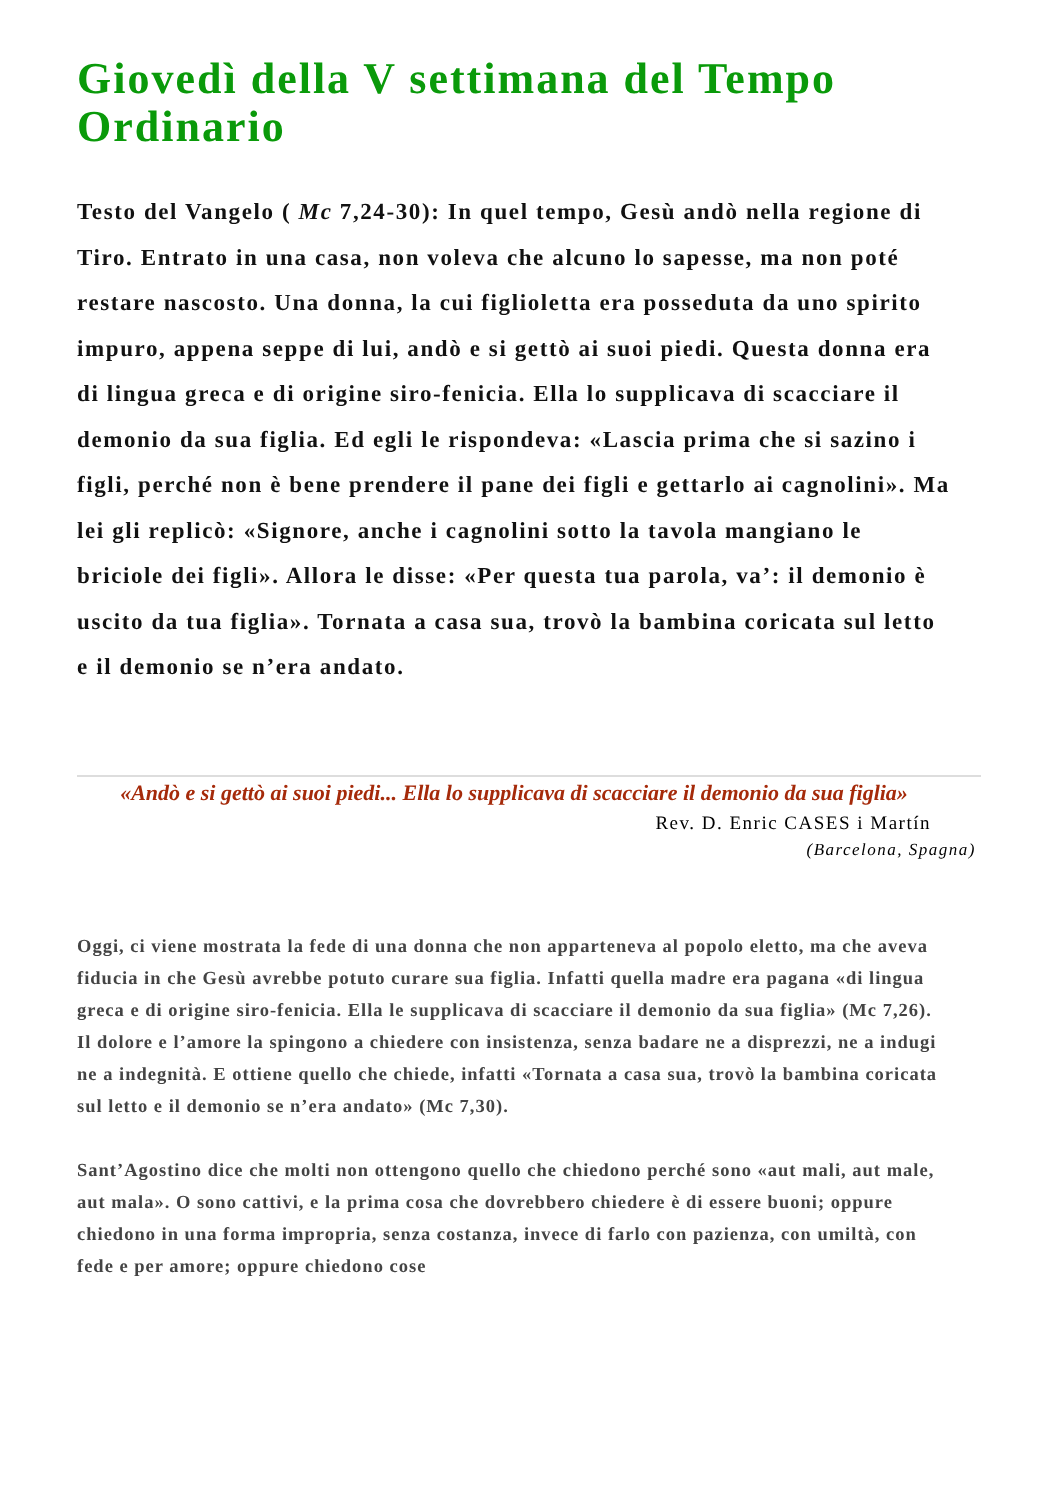Giovedì della V settimana del Tempo Ordinario
Testo del Vangelo ( Mc 7,24-30): In quel tempo, Gesù andò nella regione di Tiro. Entrato in una casa, non voleva che alcuno lo sapesse, ma non poté restare nascosto. Una donna, la cui figlioletta era posseduta da uno spirito impuro, appena seppe di lui, andò e si gettò ai suoi piedi. Questa donna era di lingua greca e di origine siro-fenicia. Ella lo supplicava di scacciare il demonio da sua figlia. Ed egli le rispondeva: «Lascia prima che si sazino i figli, perché non è bene prendere il pane dei figli e gettarlo ai cagnolini». Ma lei gli replicò: «Signore, anche i cagnolini sotto la tavola mangiano le briciole dei figli». Allora le disse: «Per questa tua parola, va’: il demonio è uscito da tua figlia». Tornata a casa sua, trovò la bambina coricata sul letto e il demonio se n’era andato.
«Andò e si gettò ai suoi piedi... Ella lo supplicava di scacciare il demonio da sua figlia»
Rev. D. Enric CASES i Martín
(Barcelona, Spagna)
Oggi, ci viene mostrata la fede di una donna che non apparteneva al popolo eletto, ma che aveva fiducia in che Gesù avrebbe potuto curare sua figlia. Infatti quella madre era pagana «di lingua greca e di origine siro-fenicia. Ella le supplicava di scacciare il demonio da sua figlia» (Mc 7,26). Il dolore e l’amore la spingono a chiedere con insistenza, senza badare ne a disprezzi, ne a indugi ne a indegnità. E ottiene quello che chiede, infatti «Tornata a casa sua, trovò la bambina coricata sul letto e il demonio se n’era andato» (Mc 7,30).
Sant’Agostino dice che molti non ottengono quello che chiedono perché sono «aut mali, aut male, aut mala». O sono cattivi, e la prima cosa che dovrebbero chiedere è di essere buoni; oppure chiedono in una forma impropria, senza costanza, invece di farlo con pazienza, con umiltà, con fede e per amore; oppure chiedono cose